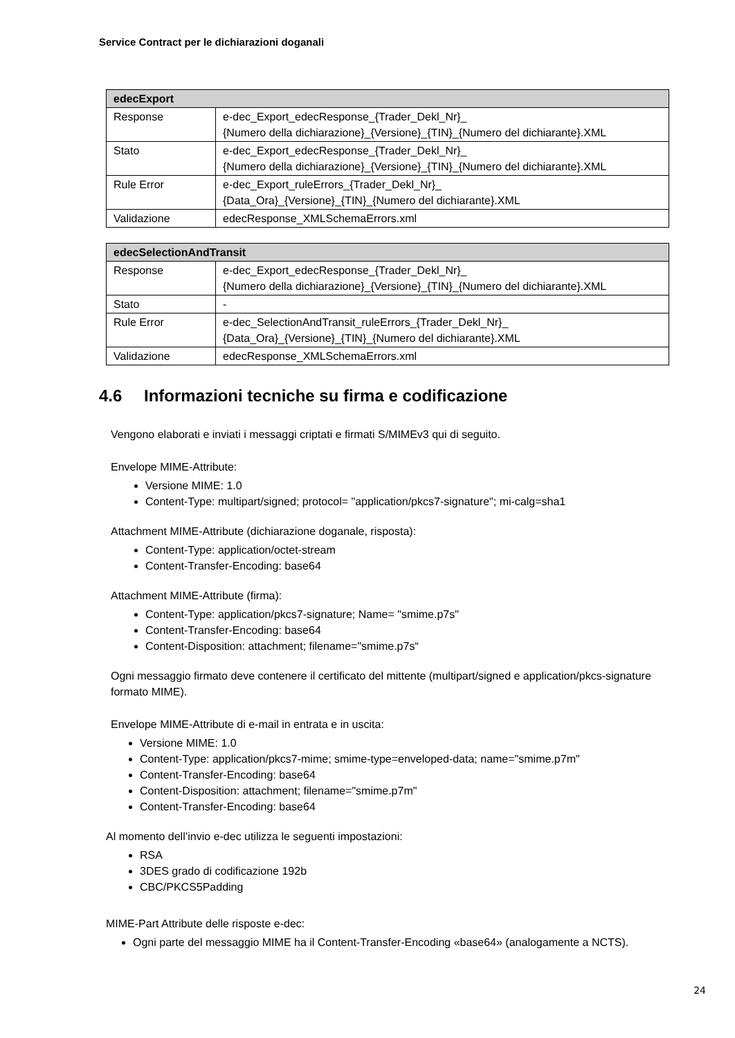Service Contract per le dichiarazioni doganali
| edecExport | |
| --- | --- |
| Response | e-dec_Export_edecResponse_{Trader_Dekl_Nr}_ {Numero della dichiarazione}_{Versione}_{TIN}_{Numero del dichiarante}.XML |
| Stato | e-dec_Export_edecResponse_{Trader_Dekl_Nr}_ {Numero della dichiarazione}_{Versione}_{TIN}_{Numero del dichiarante}.XML |
| Rule Error | e-dec_Export_ruleErrors_{Trader_Dekl_Nr}_ {Data_Ora}_{Versione}_{TIN}_{Numero del dichiarante}.XML |
| Validazione | edecResponse_XMLSchemaErrors.xml |
| edecSelectionAndTransit | |
| --- | --- |
| Response | e-dec_Export_edecResponse_{Trader_Dekl_Nr}_ {Numero della dichiarazione}_{Versione}_{TIN}_{Numero del dichiarante}.XML |
| Stato | - |
| Rule Error | e-dec_SelectionAndTransit_ruleErrors_{Trader_Dekl_Nr}_ {Data_Ora}_{Versione}_{TIN}_{Numero del dichiarante}.XML |
| Validazione | edecResponse_XMLSchemaErrors.xml |
4.6 Informazioni tecniche su firma e codificazione
Vengono elaborati e inviati i messaggi criptati e firmati S/MIMEv3 qui di seguito.
Envelope MIME-Attribute:
Versione MIME: 1.0
Content-Type: multipart/signed; protocol= "application/pkcs7-signature"; mi-calg=sha1
Attachment MIME-Attribute (dichiarazione doganale, risposta):
Content-Type: application/octet-stream
Content-Transfer-Encoding: base64
Attachment MIME-Attribute (firma):
Content-Type: application/pkcs7-signature; Name= "smime.p7s"
Content-Transfer-Encoding: base64
Content-Disposition: attachment; filename="smime.p7s“
Ogni messaggio firmato deve contenere il certificato del mittente (multipart/signed e application/pkcs-signature formato MIME).
Envelope MIME-Attribute di e-mail in entrata e in uscita:
Versione MIME: 1.0
Content-Type: application/pkcs7-mime; smime-type=enveloped-data; name="smime.p7m"
Content-Transfer-Encoding: base64
Content-Disposition: attachment; filename="smime.p7m"
Content-Transfer-Encoding: base64
Al momento dell’invio e-dec utilizza le seguenti impostazioni:
RSA
3DES grado di codificazione 192b
CBC/PKCS5Padding
MIME-Part Attribute delle risposte e-dec:
Ogni parte del messaggio MIME ha il Content-Transfer-Encoding «base64» (analogamente a NCTS).
24